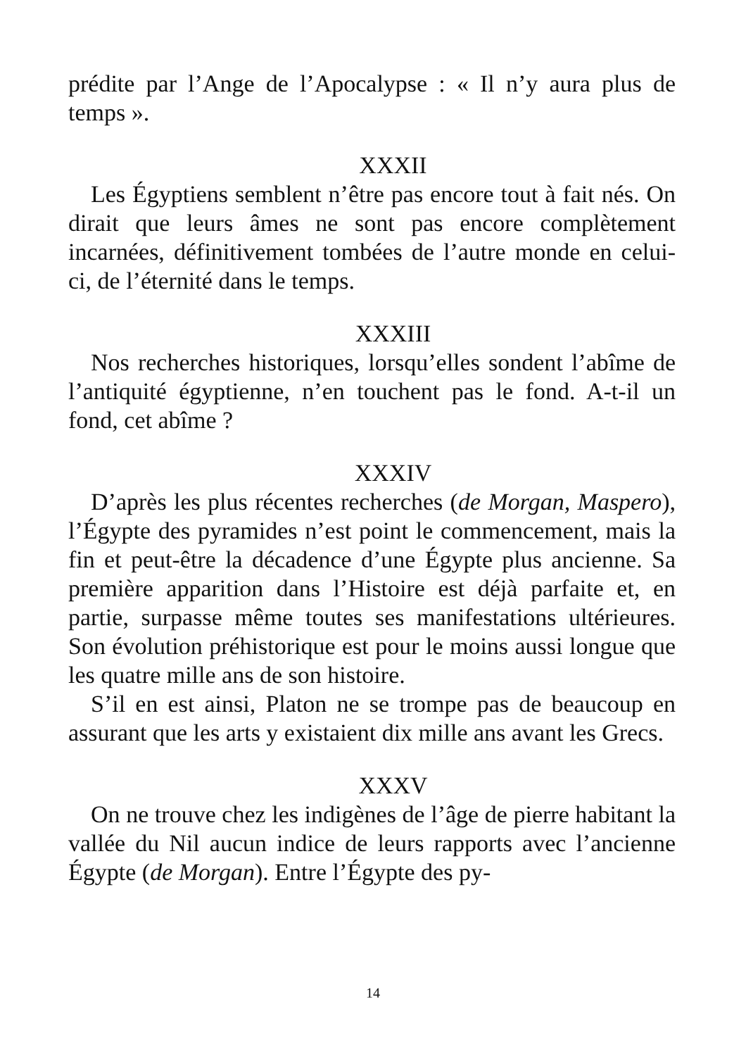prédite par l’Ange de l’Apocalypse : « Il n’y aura plus de temps ».
XXXII
Les Égyptiens semblent n’être pas encore tout à fait nés. On dirait que leurs âmes ne sont pas encore complè­tement incarnées, définitivement tombées de l’autre monde en celui-ci, de l’éternité dans le temps.
XXXIII
Nos recherches historiques, lorsqu’elles sondent l’abîme de l’antiquité égyptienne, n’en touchent pas le fond. A-t-il un fond, cet abîme ?
XXXIV
D’après les plus récentes recherches (de Morgan, Mas­pero), l’Égypte des pyramides n’est point le commence­ment, mais la fin et peut-être la décadence d’une Égypte plus ancienne. Sa première apparition dans l’Histoire est déjà parfaite et, en partie, surpasse même toutes ses ma­nifestations ultérieures. Son évolution préhistorique est pour le moins aussi longue que les quatre mille ans de son histoire.
S’il en est ainsi, Platon ne se trompe pas de beaucoup en assurant que les arts y existaient dix mille ans avant les Grecs.
XXXV
On ne trouve chez les indigènes de l’âge de pierre habi­tant la vallée du Nil aucun indice de leurs rapports avec l’ancienne Égypte (de Morgan). Entre l’Égypte des py-
14